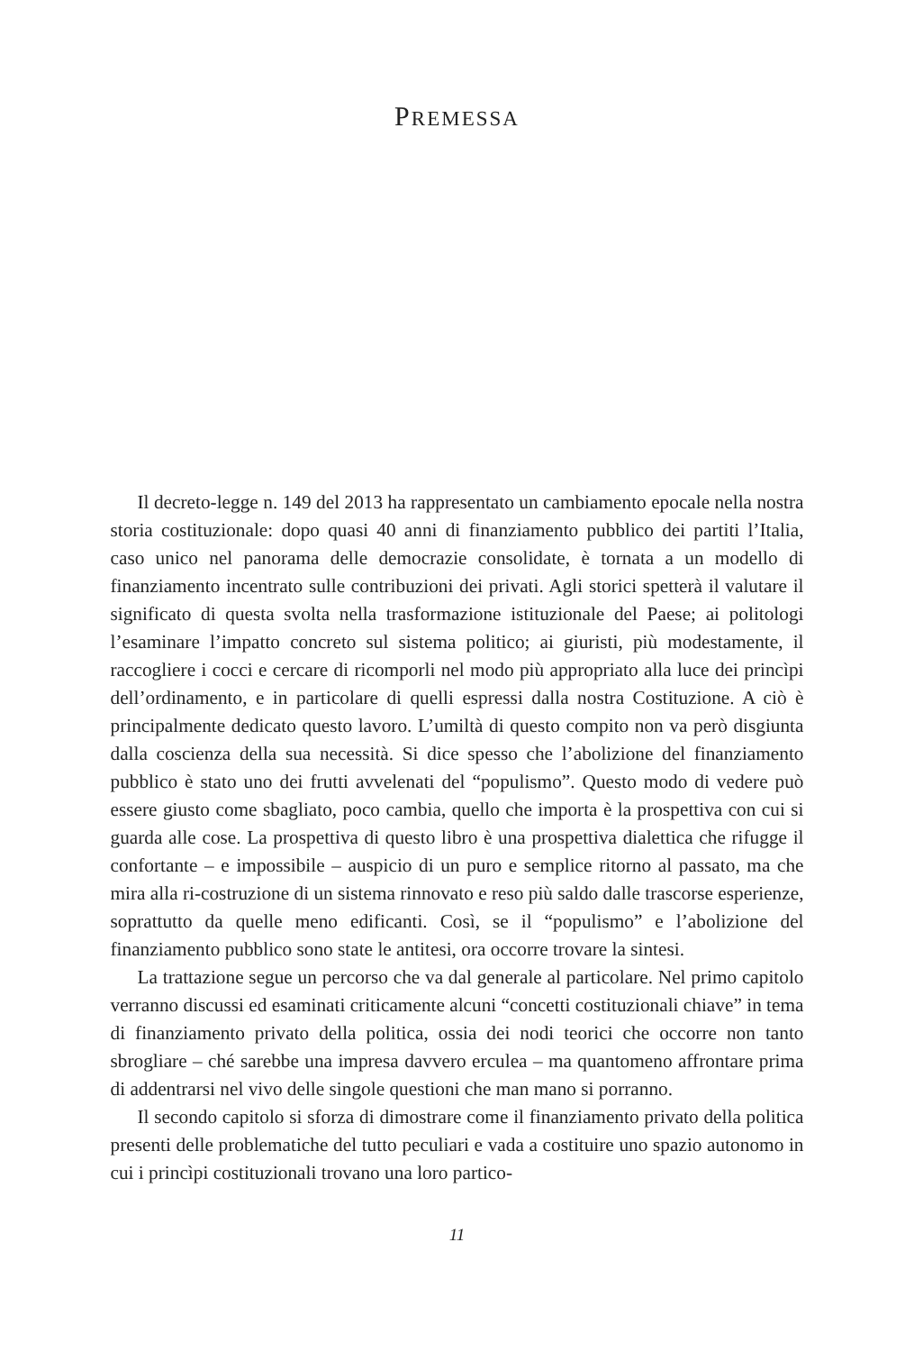PREMESSA
Il decreto-legge n. 149 del 2013 ha rappresentato un cambiamento epocale nella nostra storia costituzionale: dopo quasi 40 anni di finanziamento pubblico dei partiti l’Italia, caso unico nel panorama delle democrazie consolidate, è tornata a un modello di finanziamento incentrato sulle contribuzioni dei privati. Agli storici spetterà il valutare il significato di questa svolta nella trasformazione istituzionale del Paese; ai politologi l’esaminare l’impatto concreto sul sistema politico; ai giuristi, più modestamente, il raccogliere i cocci e cercare di ricomporli nel modo più appropriato alla luce dei princìpi dell’ordinamento, e in particolare di quelli espressi dalla nostra Costituzione. A ciò è principalmente dedicato questo lavoro. L’umiltà di questo compito non va però disgiunta dalla coscienza della sua necessità. Si dice spesso che l’abolizione del finanziamento pubblico è stato uno dei frutti avvelenati del “populismo”. Questo modo di vedere può essere giusto come sbagliato, poco cambia, quello che importa è la prospettiva con cui si guarda alle cose. La prospettiva di questo libro è una prospettiva dialettica che rifugge il confortante – e impossibile – auspicio di un puro e semplice ritorno al passato, ma che mira alla ri-costruzione di un sistema rinnovato e reso più saldo dalle trascorse esperienze, soprattutto da quelle meno edificanti. Così, se il “populismo” e l’abolizione del finanziamento pubblico sono state le antitesi, ora occorre trovare la sintesi.
La trattazione segue un percorso che va dal generale al particolare. Nel primo capitolo verranno discussi ed esaminati criticamente alcuni “concetti costituzionali chiave” in tema di finanziamento privato della politica, ossia dei nodi teorici che occorre non tanto sbrogliare – ché sarebbe una impresa davvero erculea – ma quantomeno affrontare prima di addentrarsi nel vivo delle singole questioni che man mano si porranno.
Il secondo capitolo si sforza di dimostrare come il finanziamento privato della politica presenti delle problematiche del tutto peculiari e vada a costituire uno spazio autonomo in cui i princìpi costituzionali trovano una loro partico-
11